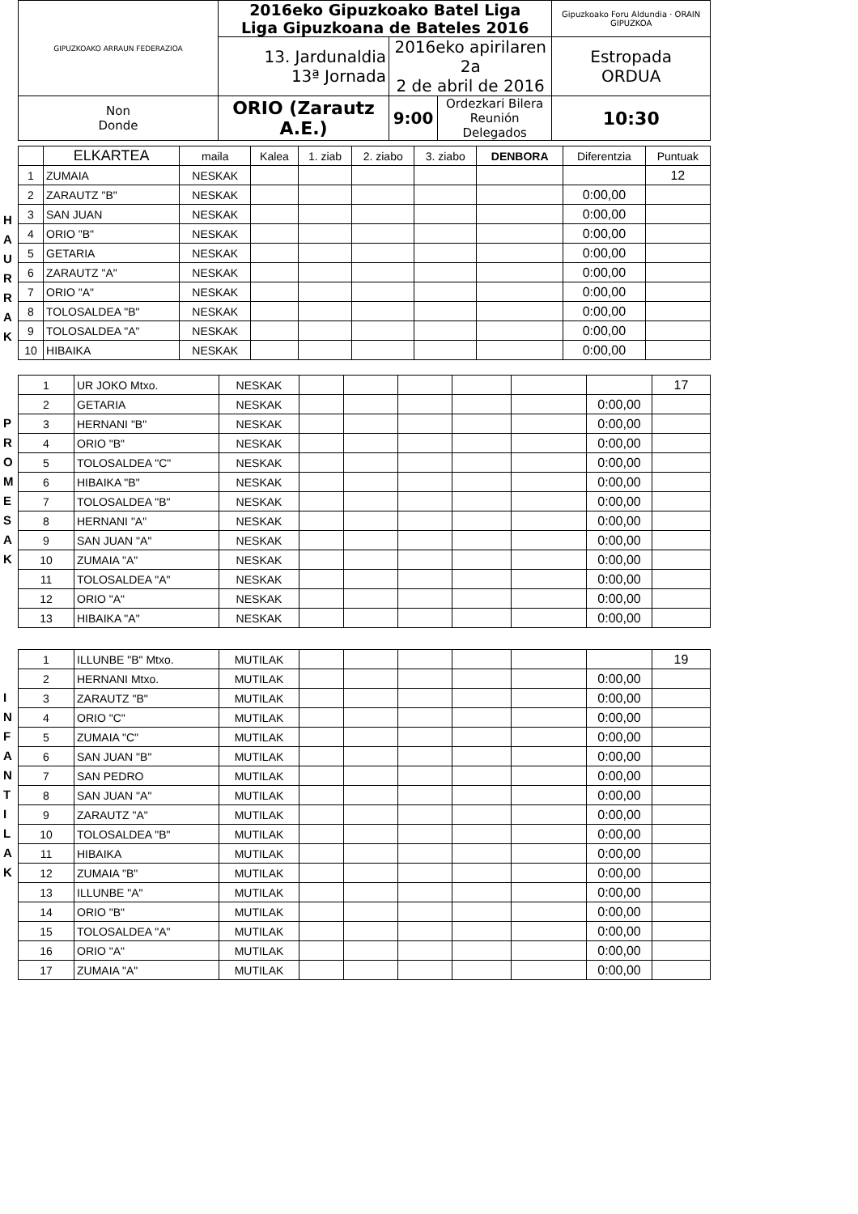| GIPUZKOAKO ARRAUN FEDERAZIOA | 2016eko Gipuzkoako Batel Liga Liga Gipuzkoana de Bateles 2016 | | | Gipuzkoako Foru Aldundia · ORAIN GIPUZKOA |
| | 13. Jardunaldia 13ª Jornada | 2016eko apirilaren 2a 2 de abril de 2016 | | Estropada ORDUA |
| Non Donde | ORIO (Zarautz A.E.) | 9:00 | Ordezkari Bilera Reunión Delegados | 10:30 |
H
A
U
R
R
A
K
| | ELKARTEA | maila | Kalea | 1. ziab | 2. ziabo | 3. ziabo | DENBORA | Diferentzia | Puntuak |
| --- | --- | --- | --- | --- | --- | --- | --- | --- | --- |
| 1 | ZUMAIA | NESKAK | | | | | | | 12 |
| 2 | ZARAUTZ "B" | NESKAK | | | | | | 0:00,00 | |
| 3 | SAN JUAN | NESKAK | | | | | | 0:00,00 | |
| 4 | ORIO "B" | NESKAK | | | | | | 0:00,00 | |
| 5 | GETARIA | NESKAK | | | | | | 0:00,00 | |
| 6 | ZARAUTZ "A" | NESKAK | | | | | | 0:00,00 | |
| 7 | ORIO "A" | NESKAK | | | | | | 0:00,00 | |
| 8 | TOLOSALDEA "B" | NESKAK | | | | | | 0:00,00 | |
| 9 | TOLOSALDEA "A" | NESKAK | | | | | | 0:00,00 | |
| 10 | HIBAIKA | NESKAK | | | | | | 0:00,00 | |
P
R
O
M
E
S
A
K
| 1 | UR JOKO Mtxo. | NESKAK | | | | | | | 17 |
| 2 | GETARIA | NESKAK | | | | | | 0:00,00 | |
| 3 | HERNANI "B" | NESKAK | | | | | | 0:00,00 | |
| 4 | ORIO "B" | NESKAK | | | | | | 0:00,00 | |
| 5 | TOLOSALDEA "C" | NESKAK | | | | | | 0:00,00 | |
| 6 | HIBAIKA "B" | NESKAK | | | | | | 0:00,00 | |
| 7 | TOLOSALDEA "B" | NESKAK | | | | | | 0:00,00 | |
| 8 | HERNANI "A" | NESKAK | | | | | | 0:00,00 | |
| 9 | SAN JUAN "A" | NESKAK | | | | | | 0:00,00 | |
| 10 | ZUMAIA "A" | NESKAK | | | | | | 0:00,00 | |
| 11 | TOLOSALDEA "A" | NESKAK | | | | | | 0:00,00 | |
| 12 | ORIO "A" | NESKAK | | | | | | 0:00,00 | |
| 13 | HIBAIKA "A" | NESKAK | | | | | | 0:00,00 | |
I
N
F
A
N
T
I
L
A
K
| 1 | ILLUNBE "B" Mtxo. | MUTILAK | | | | | | | 19 |
| 2 | HERNANI Mtxo. | MUTILAK | | | | | | 0:00,00 | |
| 3 | ZARAUTZ "B" | MUTILAK | | | | | | 0:00,00 | |
| 4 | ORIO "C" | MUTILAK | | | | | | 0:00,00 | |
| 5 | ZUMAIA "C" | MUTILAK | | | | | | 0:00,00 | |
| 6 | SAN JUAN "B" | MUTILAK | | | | | | 0:00,00 | |
| 7 | SAN PEDRO | MUTILAK | | | | | | 0:00,00 | |
| 8 | SAN JUAN "A" | MUTILAK | | | | | | 0:00,00 | |
| 9 | ZARAUTZ "A" | MUTILAK | | | | | | 0:00,00 | |
| 10 | TOLOSALDEA "B" | MUTILAK | | | | | | 0:00,00 | |
| 11 | HIBAIKA | MUTILAK | | | | | | 0:00,00 | |
| 12 | ZUMAIA "B" | MUTILAK | | | | | | 0:00,00 | |
| 13 | ILLUNBE "A" | MUTILAK | | | | | | 0:00,00 | |
| 14 | ORIO "B" | MUTILAK | | | | | | 0:00,00 | |
| 15 | TOLOSALDEA "A" | MUTILAK | | | | | | 0:00,00 | |
| 16 | ORIO "A" | MUTILAK | | | | | | 0:00,00 | |
| 17 | ZUMAIA "A" | MUTILAK | | | | | | 0:00,00 | |